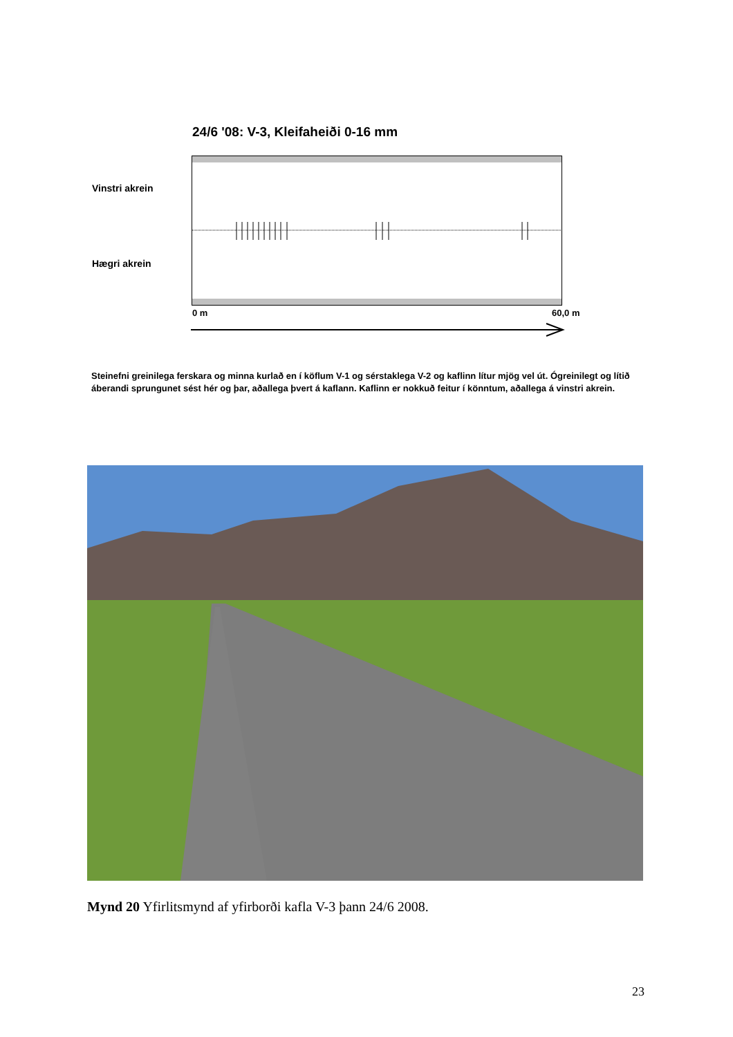24/6 '08: V-3, Kleifaheiði 0-16 mm
Vinstri akrein
Hægri akrein
0 m 60,0 m
Steinefni greinilega ferskara og minna kurlað en í köflum V-1 og sérstaklega V-2 og kaflinn lítur mjög vel út. Ógreinilegt og lítið áberandi sprungunet sést hér og þar, aðallega þvert á kaflann. Kaflinn er nokkuð feitur í könntum, aðallega á vinstri akrein.
Mynd 20 Yfirlitsmynd af yfirborði kafla V-3 þann 24/6 2008.
23